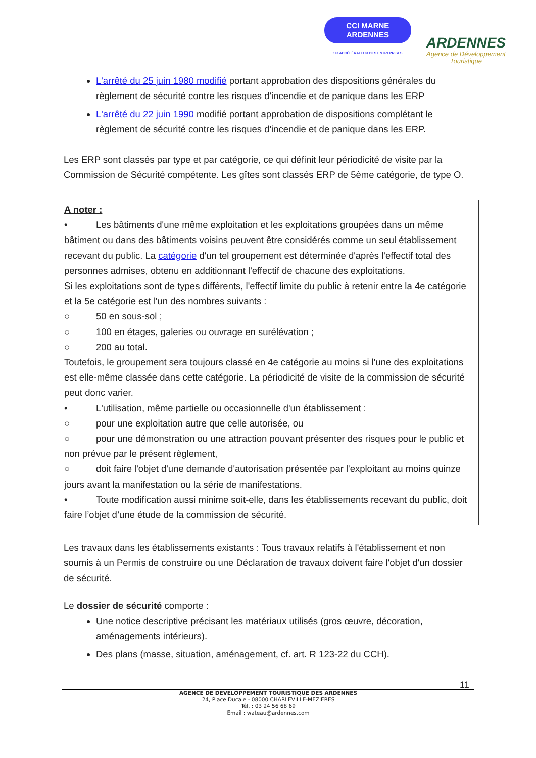CCI MARNE
ARDENNES
1er ACCÉLÉRATEUR DES ENTREPRISES
ARDENNES
Agence de Développement
Touristique
L'arrêté du 25 juin 1980 modifié portant approbation des dispositions générales du règlement de sécurité contre les risques d'incendie et de panique dans les ERP
L'arrêté du 22 juin 1990 modifié portant approbation de dispositions complétant le règlement de sécurité contre les risques d'incendie et de panique dans les ERP.
Les ERP sont classés par type et par catégorie, ce qui définit leur périodicité de visite par la Commission de Sécurité compétente. Les gîtes sont classés ERP de 5ème catégorie, de type O.
A noter :
• Les bâtiments d'une même exploitation et les exploitations groupées dans un même bâtiment ou dans des bâtiments voisins peuvent être considérés comme un seul établissement recevant du public. La catégorie d'un tel groupement est déterminée d'après l'effectif total des personnes admises, obtenu en additionnant l'effectif de chacune des exploitations.
Si les exploitations sont de types différents, l'effectif limite du public à retenir entre la 4e catégorie et la 5e catégorie est l'un des nombres suivants :
○ 50 en sous-sol ;
○ 100 en étages, galeries ou ouvrage en surélévation ;
○ 200 au total.
Toutefois, le groupement sera toujours classé en 4e catégorie au moins si l'une des exploitations est elle-même classée dans cette catégorie. La périodicité de visite de la commission de sécurité peut donc varier.
• L'utilisation, même partielle ou occasionnelle d'un établissement :
○ pour une exploitation autre que celle autorisée, ou
○ pour une démonstration ou une attraction pouvant présenter des risques pour le public et non prévue par le présent règlement,
○ doit faire l'objet d'une demande d'autorisation présentée par l'exploitant au moins quinze jours avant la manifestation ou la série de manifestations.
• Toute modification aussi minime soit-elle, dans les établissements recevant du public, doit faire l’objet d’une étude de la commission de sécurité.
Les travaux dans les établissements existants : Tous travaux relatifs à l'établissement et non soumis à un Permis de construire ou une Déclaration de travaux doivent faire l'objet d'un dossier de sécurité.
Le dossier de sécurité comporte :
Une notice descriptive précisant les matériaux utilisés (gros œuvre, décoration, aménagements intérieurs).
Des plans (masse, situation, aménagement, cf. art. R 123-22 du CCH).
11
AGENCE DE DEVELOPPEMENT TOURISTIQUE DES ARDENNES
24, Place Ducale - 08000 CHARLEVILLE-MEZIERES
Tél. : 03 24 56 68 69
Email : wateau@ardennes.com